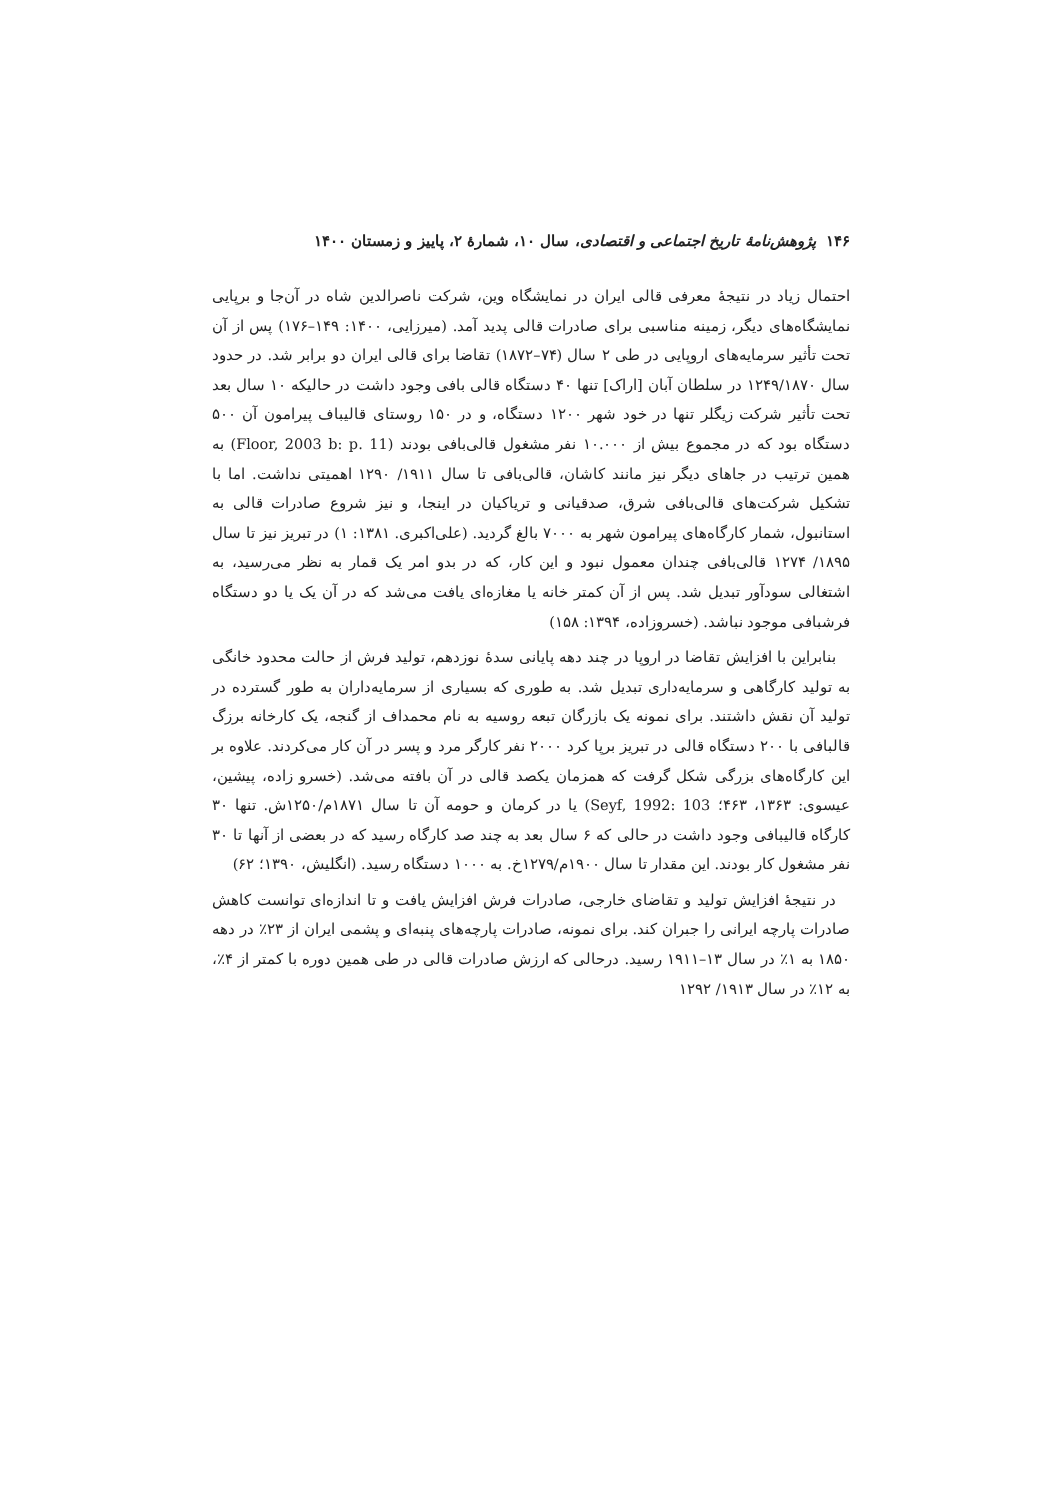۱۴۶ پژوهش‌نامهٔ تاریخ اجتماعی و اقتصادی، سال ۱۰، شمارهٔ ۲، پاییز و زمستان ۱۴۰۰
احتمال زیاد در نتیجهٔ معرفی قالی ایران در نمایشگاه وین، شرکت ناصرالدین شاه در آن‌جا و برپایی نمایشگاه‌های دیگر، زمینه مناسبی برای صادرات قالی پدید آمد. (میرزایی، ۱۴۰۰: ۱۴۹–۱۷۶) پس از آن تحت تأثیر سرمایه‌های اروپایی در طی ۲ سال (۷۴–۱۸۷۲) تقاضا برای قالی ایران دو برابر شد. در حدود سال ۱۲۴۹/۱۸۷۰ در سلطان آبان [اراک] تنها ۴۰ دستگاه قالی بافی وجود داشت در حالیکه ۱۰ سال بعد تحت تأثیر شرکت زیگلر تنها در خود شهر ۱۲۰۰ دستگاه، و در ۱۵۰ روستای قالیباف پیرامون آن ۵۰۰ دستگاه بود که در مجموع بیش از ۱۰.۰۰۰ نفر مشغول قالی‌بافی بودند (Floor, 2003 b: p. 11) به همین ترتیب در جاهای دیگر نیز مانند کاشان، قالی‌بافی تا سال ۱۹۱۱/ ۱۲۹۰ اهمیتی نداشت. اما با تشکیل شرکت‌های قالی‌بافی شرق، صدقیانی و تریاکیان در اینجا، و نیز شروع صادرات قالی به استانبول، شمار کارگاه‌های پیرامون شهر به ۷۰۰۰ بالغ گردید. (علی‌اکبری. ۱۳۸۱: ۱) در تبریز نیز تا سال ۱۸۹۵/ ۱۲۷۴ قالی‌بافی چندان معمول نبود و این کار، که در بدو امر یک قمار به نظر می‌رسید، به اشتغالی سودآور تبدیل شد. پس از آن کمتر خانه یا مغازه‌ای یافت می‌شد که در آن یک یا دو دستگاه فرشبافی موجود نباشد. (خسروزاده، ۱۳۹۴: ۱۵۸)
بنابراین با افزایش تقاضا در اروپا در چند دهه پایانی سدهٔ نوزدهم، تولید فرش از حالت محدود خانگی به تولید کارگاهی و سرمایه‌داری تبدیل شد. به طوری که بسیاری از سرمایه‌داران به طور گسترده در تولید آن نقش داشتند. برای نمونه یک بازرگان تبعه روسیه به نام محمداف از گنجه، یک کارخانه برزگ قالبافی با ۲۰۰ دستگاه قالی در تبریز برپا کرد ۲۰۰۰ نفر کارگر مرد و پسر در آن کار می‌کردند. علاوه بر این کارگاه‌های بزرگی شکل گرفت که همزمان یکصد قالی در آن بافته می‌شد. (خسرو زاده، پیشین، عیسوی: ۱۳۶۳، ۴۶۳؛ Seyf, 1992: 103) یا در کرمان و حومه آن تا سال ۱۸۷۱م/۱۲۵۰ش. تنها ۳۰ کارگاه قالیبافی وجود داشت در حالی که ۶ سال بعد به چند صد کارگاه رسید که در بعضی از آنها تا ۳۰ نفر مشغول کار بودند. این مقدار تا سال ۱۹۰۰م/۱۲۷۹خ. به ۱۰۰۰ دستگاه رسید. (انگلیش، ۱۳۹۰؛ ۶۲)
در نتیجهٔ افزایش تولید و تقاضای خارجی، صادرات فرش افزایش یافت و تا اندازه‌ای توانست کاهش صادرات پارچه ایرانی را جبران کند. برای نمونه، صادرات پارچه‌های پنبه‌ای و پشمی ایران از ۲۳٪ در دهه ۱۸۵۰ به ۱٪ در سال ۱۳–۱۹۱۱ رسید. درحالی که ارزش صادرات قالی در طی همین دوره با کمتر از ۴٪، به ۱۲٪ در سال ۱۹۱۳/ ۱۲۹۲